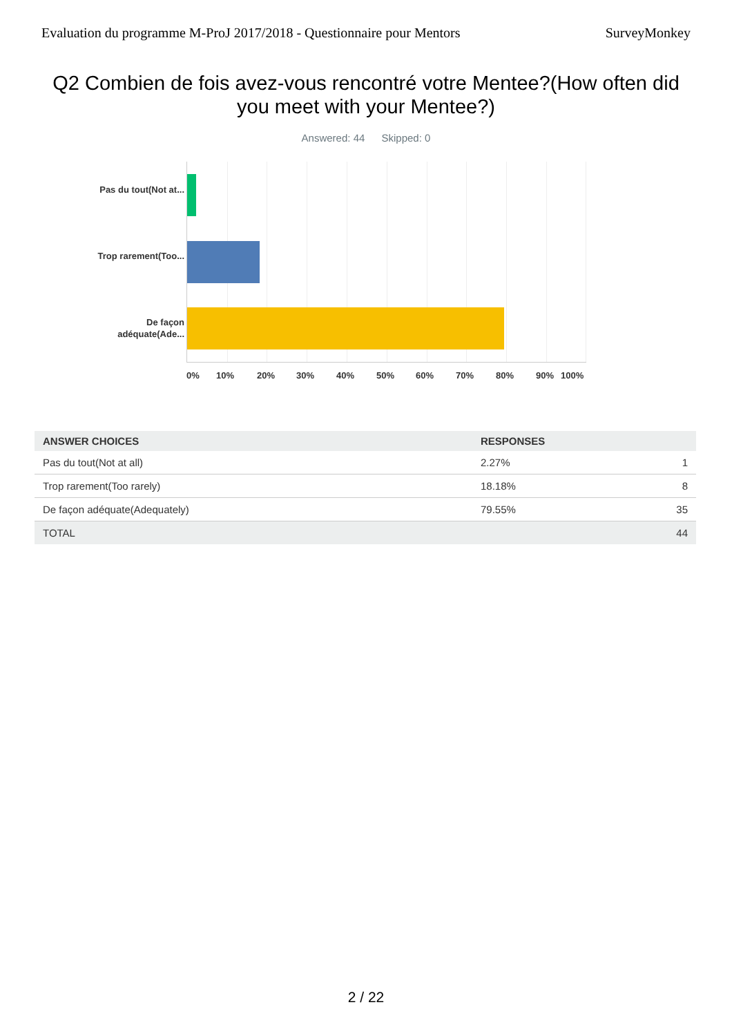Evaluation du programme M-ProJ 2017/2018 - Questionnaire pour Mentors SurveyMonkey
Q2 Combien de fois avez-vous rencontré votre Mentee?(How often did you meet with your Mentee?)
Answered: 44 Skipped: 0
Pas du tout(Not at...
Trop rarement(Too...
De façon adéquate(Ade...
0% 10% 20% 30% 40% 50% 60% 70% 80% 90% 100%
| ANSWER CHOICES | RESPONSES | |
| --- | --- | --- |
| Pas du tout(Not at all) | 2.27% | 1 |
| Trop rarement(Too rarely) | 18.18% | 8 |
| De façon adéquate(Adequately) | 79.55% | 35 |
| TOTAL | | 44 |
2 / 22